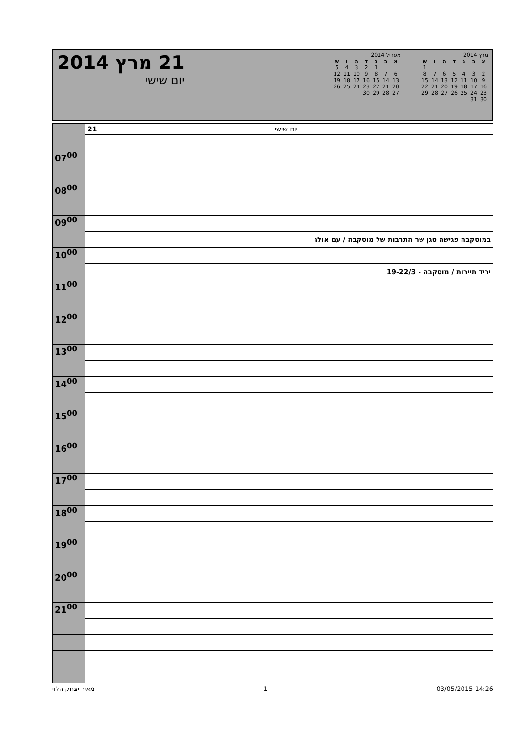21 מרץ 2014
יום שישי
מרץ 2014
| א | ב | ג | ד | ה | ו | ש |
| --- | --- | --- | --- | --- | --- | --- |
| | | | | | | 1 |
| 2 | 3 | 4 | 5 | 6 | 7 | 8 |
| 9 | 10 | 11 | 12 | 13 | 14 | 15 |
| 16 | 17 | 18 | 19 | 20 | 21 | 22 |
| 23 | 24 | 25 | 26 | 27 | 28 | 29 |
| 30 | 31 | | | | | |
אפריל 2014
| א | ב | ג | ד | ה | ו | ש |
| --- | --- | --- | --- | --- | --- | --- |
| | | 1 | 2 | 3 | 4 | 5 |
| 6 | 7 | 8 | 9 | 10 | 11 | 12 |
| 13 | 14 | 15 | 16 | 17 | 18 | 19 |
| 20 | 21 | 22 | 23 | 24 | 25 | 26 |
| 27 | 28 | 29 | 30 | | | |
| | 21 יום שישי |
| 07<sup>00</sup> | |
| 08<sup>00</sup> | |
| 09<sup>00</sup> | |
| | במוסקבה פגישה סגן שר התרבות של מוסקבה / עם אולג |
| 10<sup>00</sup> | |
| | יריד תיירות / מוסקבה - 19-22/3 |
| 11<sup>00</sup> | |
| 12<sup>00</sup> | |
| 13<sup>00</sup> | |
| 14<sup>00</sup> | |
| 15<sup>00</sup> | |
| 16<sup>00</sup> | |
| 17<sup>00</sup> | |
| 18<sup>00</sup> | |
| 19<sup>00</sup> | |
| 20<sup>00</sup> | |
| 21<sup>00</sup> | |
מאיר יצחק הלוי 1 03/05/2015 14:26